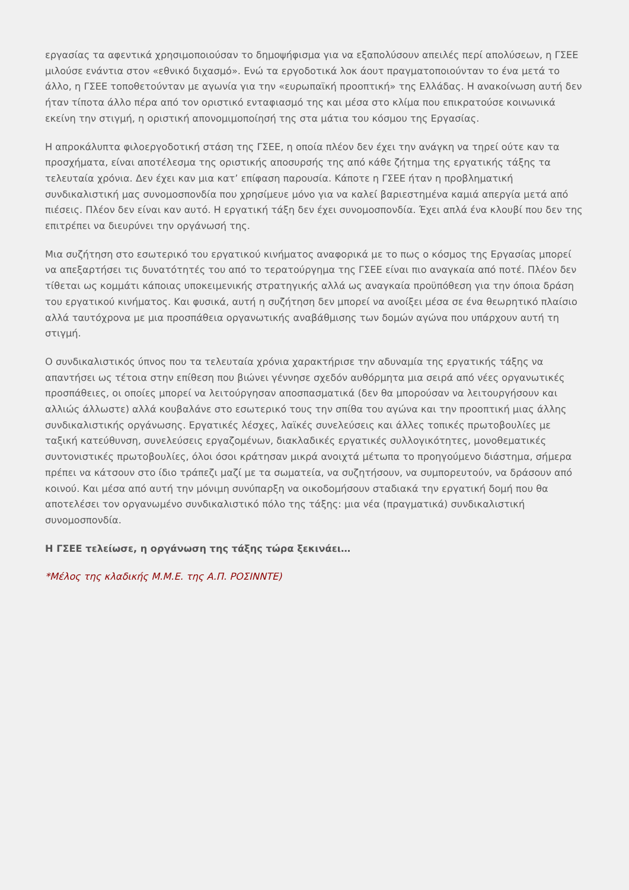εργασίας τα αφεντικά χρησιμοποιούσαν το δημοψήφισμα για να εξαπολύσουν απειλές περί απολύσεων, η ΓΣΕΕ μιλούσε ενάντια στον «εθνικό διχασμό». Ενώ τα εργοδοτικά λοκ άουτ πραγματοποιούνταν το ένα μετά το άλλο, η ΓΣΕΕ τοποθετούνταν με αγωνία για την «ευρωπαϊκή προοπτική» της Ελλάδας. Η ανακοίνωση αυτή δεν ήταν τίποτα άλλο πέρα από τον οριστικό ενταφιασμό της και μέσα στο κλίμα που επικρατούσε κοινωνικά εκείνη την στιγμή, η οριστική απονομιμοποίησή της στα μάτια του κόσμου της Εργασίας.
Η απροκάλυπτα φιλοεργοδοτική στάση της ΓΣΕΕ, η οποία πλέον δεν έχει την ανάγκη να τηρεί ούτε καν τα προσχήματα, είναι αποτέλεσμα της οριστικής αποσυρσής της από κάθε ζήτημα της εργατικής τάξης τα τελευταία χρόνια. Δεν έχει καν μια κατ’ επίφαση παρουσία. Κάποτε η ΓΣΕΕ ήταν η προβληματική συνδικαλιστική μας συνομοσπονδία που χρησίμευε μόνο για να καλεί βαριεστημένα καμιά απεργία μετά από πιέσεις. Πλέον δεν είναι καν αυτό. Η εργατική τάξη δεν έχει συνομοσπονδία. Έχει απλά ένα κλουβί που δεν της επιτρέπει να διευρύνει την οργάνωσή της.
Μια συζήτηση στο εσωτερικό του εργατικού κινήματος αναφορικά με το πως ο κόσμος της Εργασίας μπορεί να απεξαρτήσει τις δυνατότητές του από το τερατούργημα της ΓΣΕΕ είναι πιο αναγκαία από ποτέ. Πλέον δεν τίθεται ως κομμάτι κάποιας υποκειμενικής στρατηγικής αλλά ως αναγκαία προϋπόθεση για την όποια δράση του εργατικού κινήματος. Και φυσικά, αυτή η συζήτηση δεν μπορεί να ανοίξει μέσα σε ένα θεωρητικό πλαίσιο αλλά ταυτόχρονα με μια προσπάθεια οργανωτικής αναβάθμισης των δομών αγώνα που υπάρχουν αυτή τη στιγμή.
Ο συνδικαλιστικός ύπνος που τα τελευταία χρόνια χαρακτήρισε την αδυναμία της εργατικής τάξης να απαντήσει ως τέτοια στην επίθεση που βιώνει γέννησε σχεδόν αυθόρμητα μια σειρά από νέες οργανωτικές προσπάθειες, οι οποίες μπορεί να λειτούργησαν αποσπασματικά (δεν θα μπορούσαν να λειτουργήσουν και αλλιώς άλλωστε) αλλά κουβαλάνε στο εσωτερικό τους την σπίθα του αγώνα και την προοπτική μιας άλλης συνδικαλιστικής οργάνωσης. Εργατικές λέσχες, λαϊκές συνελεύσεις και άλλες τοπικές πρωτοβουλίες με ταξική κατεύθυνση, συνελεύσεις εργαζομένων, διακλαδικές εργατικές συλλογικότητες, μονοθεματικές συντονιστικές πρωτοβουλίες, όλοι όσοι κράτησαν μικρά ανοιχτά μέτωπα το προηγούμενο διάστημα, σήμερα πρέπει να κάτσουν στο ίδιο τράπεζι μαζί με τα σωματεία, να συζητήσουν, να συμπορευτούν, να δράσουν από κοινού. Και μέσα από αυτή την μόνιμη συνύπαρξη να οικοδομήσουν σταδιακά την εργατική δομή που θα αποτελέσει τον οργανωμένο συνδικαλιστικό πόλο της τάξης: μια νέα (πραγματικά) συνδικαλιστική συνομοσπονδία.
Η ΓΣΕΕ τελείωσε, η οργάνωση της τάξης τώρα ξεκινάει…
*Μέλος της κλαδικής Μ.Μ.Ε. της Α.Π. ΡΟΣΙΝΝΤΕ)